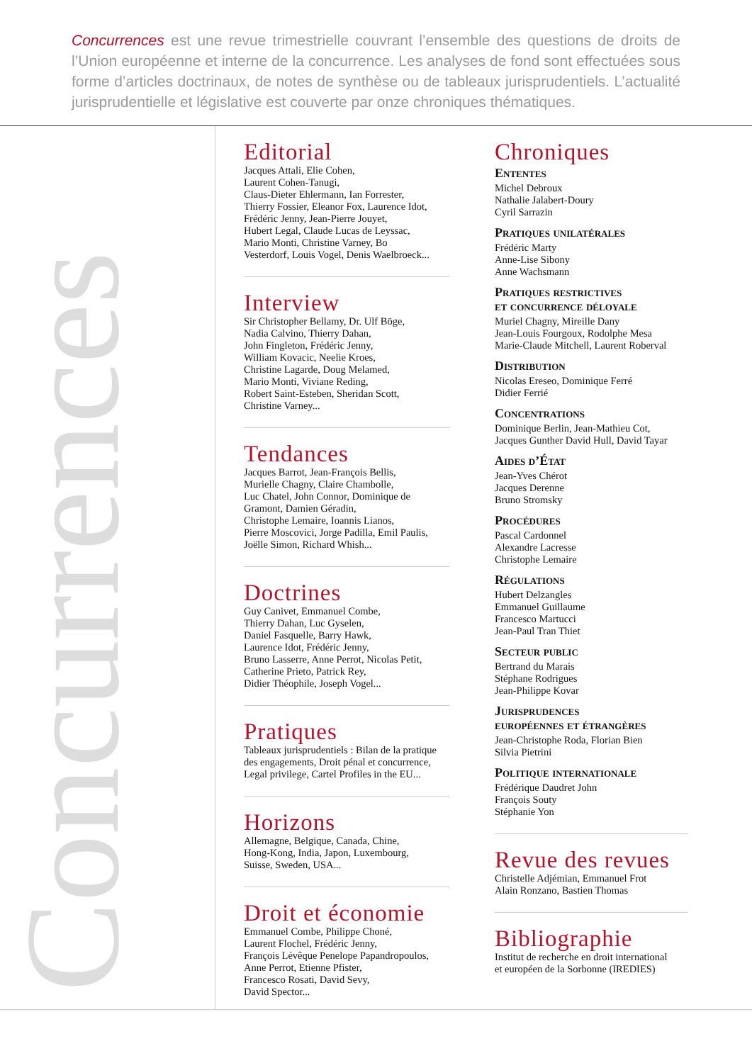Concurrences est une revue trimestrielle couvrant l’ensemble des questions de droits de l’Union européenne et interne de la concurrence. Les analyses de fond sont effectuées sous forme d’articles doctrinaux, de notes de synthèse ou de tableaux jurisprudentiels. L’actualité jurisprudentielle et législative est couverte par onze chroniques thématiques.
Concurrences
Editorial
Jacques Attali, Elie Cohen,
Laurent Cohen-Tanugi,
Claus-Dieter Ehlermann, Ian Forrester,
Thierry Fossier, Eleanor Fox, Laurence Idot,
Frédéric Jenny, Jean-Pierre Jouyet,
Hubert Legal, Claude Lucas de Leyssac,
Mario Monti, Christine Varney, Bo
Vesterdorf, Louis Vogel, Denis Waelbroeck...
Interview
Sir Christopher Bellamy, Dr. Ulf Böge,
Nadia Calvino, Thierry Dahan,
John Fingleton, Frédéric Jenny,
William Kovacic, Neelie Kroes,
Christine Lagarde, Doug Melamed,
Mario Monti, Viviane Reding,
Robert Saint-Esteben, Sheridan Scott,
Christine Varney...
Tendances
Jacques Barrot, Jean-François Bellis,
Murielle Chagny, Claire Chambolle,
Luc Chatel, John Connor, Dominique de
Gramont, Damien Géradin,
Christophe Lemaire, Ioannis Lianos,
Pierre Moscovici, Jorge Padilla, Emil Paulis,
Joëlle Simon, Richard Whish...
Doctrines
Guy Canivet, Emmanuel Combe,
Thierry Dahan, Luc Gyselen,
Daniel Fasquelle, Barry Hawk,
Laurence Idot, Frédéric Jenny,
Bruno Lasserre, Anne Perrot, Nicolas Petit,
Catherine Prieto, Patrick Rey,
Didier Théophile, Joseph Vogel...
Pratiques
Tableaux jurisprudentiels : Bilan de la pratique des engagements, Droit pénal et concurrence, Legal privilege, Cartel Profiles in the EU...
Horizons
Allemagne, Belgique, Canada, Chine,
Hong-Kong, India, Japon, Luxembourg,
Suisse, Sweden, USA...
Droit et économie
Emmanuel Combe, Philippe Choné,
Laurent Flochel, Frédéric Jenny,
François Lévêque Penelope Papandropoulos,
Anne Perrot, Etienne Pfister,
Francesco Rosati, David Sevy,
David Spector...
Chroniques
Ententes
Michel Debroux
Nathalie Jalabert-Doury
Cyril Sarrazin
Pratiques unilatérales
Frédéric Marty
Anne-Lise Sibony
Anne Wachsmann
Pratiques restrictives
et concurrence déloyale
Muriel Chagny, Mireille Dany
Jean-Louis Fourgoux, Rodolphe Mesa
Marie-Claude Mitchell, Laurent Roberval
Distribution
Nicolas Ereseo, Dominique Ferré
Didier Ferrié
Concentrations
Dominique Berlin, Jean-Mathieu Cot,
Jacques Gunther David Hull, David Tayar
Aides d’État
Jean-Yves Chérot
Jacques Derenne
Bruno Stromsky
Procédures
Pascal Cardonnel
Alexandre Lacresse
Christophe Lemaire
Régulations
Hubert Delzangles
Emmanuel Guillaume
Francesco Martucci
Jean-Paul Tran Thiet
Secteur public
Bertrand du Marais
Stéphane Rodrigues
Jean-Philippe Kovar
Jurisprudences
européennes et étrangères
Jean-Christophe Roda, Florian Bien
Silvia Pietrini
Politique internationale
Frédérique Daudret John
François Souty
Stéphanie Yon
Revue des revues
Christelle Adjémian, Emmanuel Frot
Alain Ronzano, Bastien Thomas
Bibliographie
Institut de recherche en droit international
et européen de la Sorbonne (IREDIES)